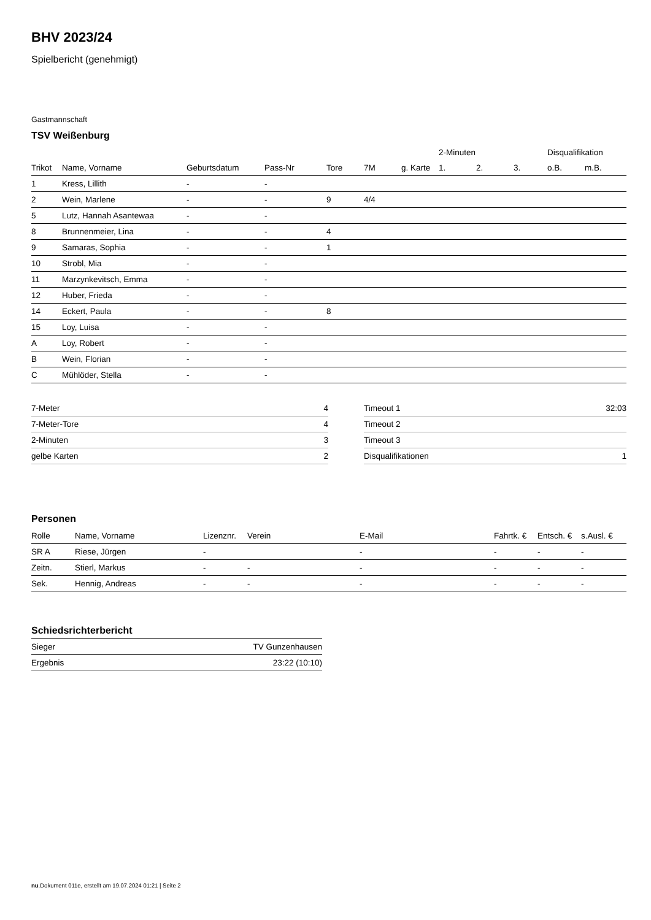BHV 2023/24
Spielbericht (genehmigt)
Gastmannschaft
TSV Weißenburg
| | | | | | | | 2-Minuten | | | Disqualifikation | |
| --- | --- | --- | --- | --- | --- | --- | --- | --- | --- | --- | --- |
| Trikot | Name, Vorname | Geburtsdatum | Pass-Nr | Tore | 7M | g. Karte | 1. | 2. | 3. | o.B. | m.B. |
| 1 | Kress, Lillith | - | - | | | | | | | | |
| 2 | Wein, Marlene | - | - | 9 | 4/4 | | | | | | |
| 5 | Lutz, Hannah Asantewaa | - | - | | | | | | | | |
| 8 | Brunnenmeier, Lina | - | - | 4 | | | | | | | |
| 9 | Samaras, Sophia | - | - | 1 | | | | | | | |
| 10 | Strobl, Mia | - | - | | | | | | | | |
| 11 | Marzynkevitsch, Emma | - | - | | | | | | | | |
| 12 | Huber, Frieda | - | - | | | | | | | | |
| 14 | Eckert, Paula | - | - | 8 | | | | | | | |
| 15 | Loy, Luisa | - | - | | | | | | | | |
| A | Loy, Robert | - | - | | | | | | | | |
| B | Wein, Florian | - | - | | | | | | | | |
| C | Mühlöder, Stella | - | - | | | | | | | | |
| 7-Meter | 4 |
| 7-Meter-Tore | 4 |
| 2-Minuten | 3 |
| gelbe Karten | 2 |
| Timeout 1 | 32:03 |
| Timeout 2 | |
| Timeout 3 | |
| Disqualifikationen | 1 |
Personen
| Rolle | Name, Vorname | Lizenznr. | Verein | E-Mail | Fahrtk. € | Entsch. € | s.Ausl. € |
| --- | --- | --- | --- | --- | --- | --- | --- |
| SR A | Riese, Jürgen | - | | - | - | - | - |
| Zeitn. | Stierl, Markus | - | - | - | - | - | - |
| Sek. | Hennig, Andreas | - | - | - | - | - | - |
Schiedsrichterbericht
| Sieger | TV Gunzenhausen |
| Ergebnis | 23:22 (10:10) |
nu.Dokument 011e, erstellt am 19.07.2024 01:21 | Seite 2